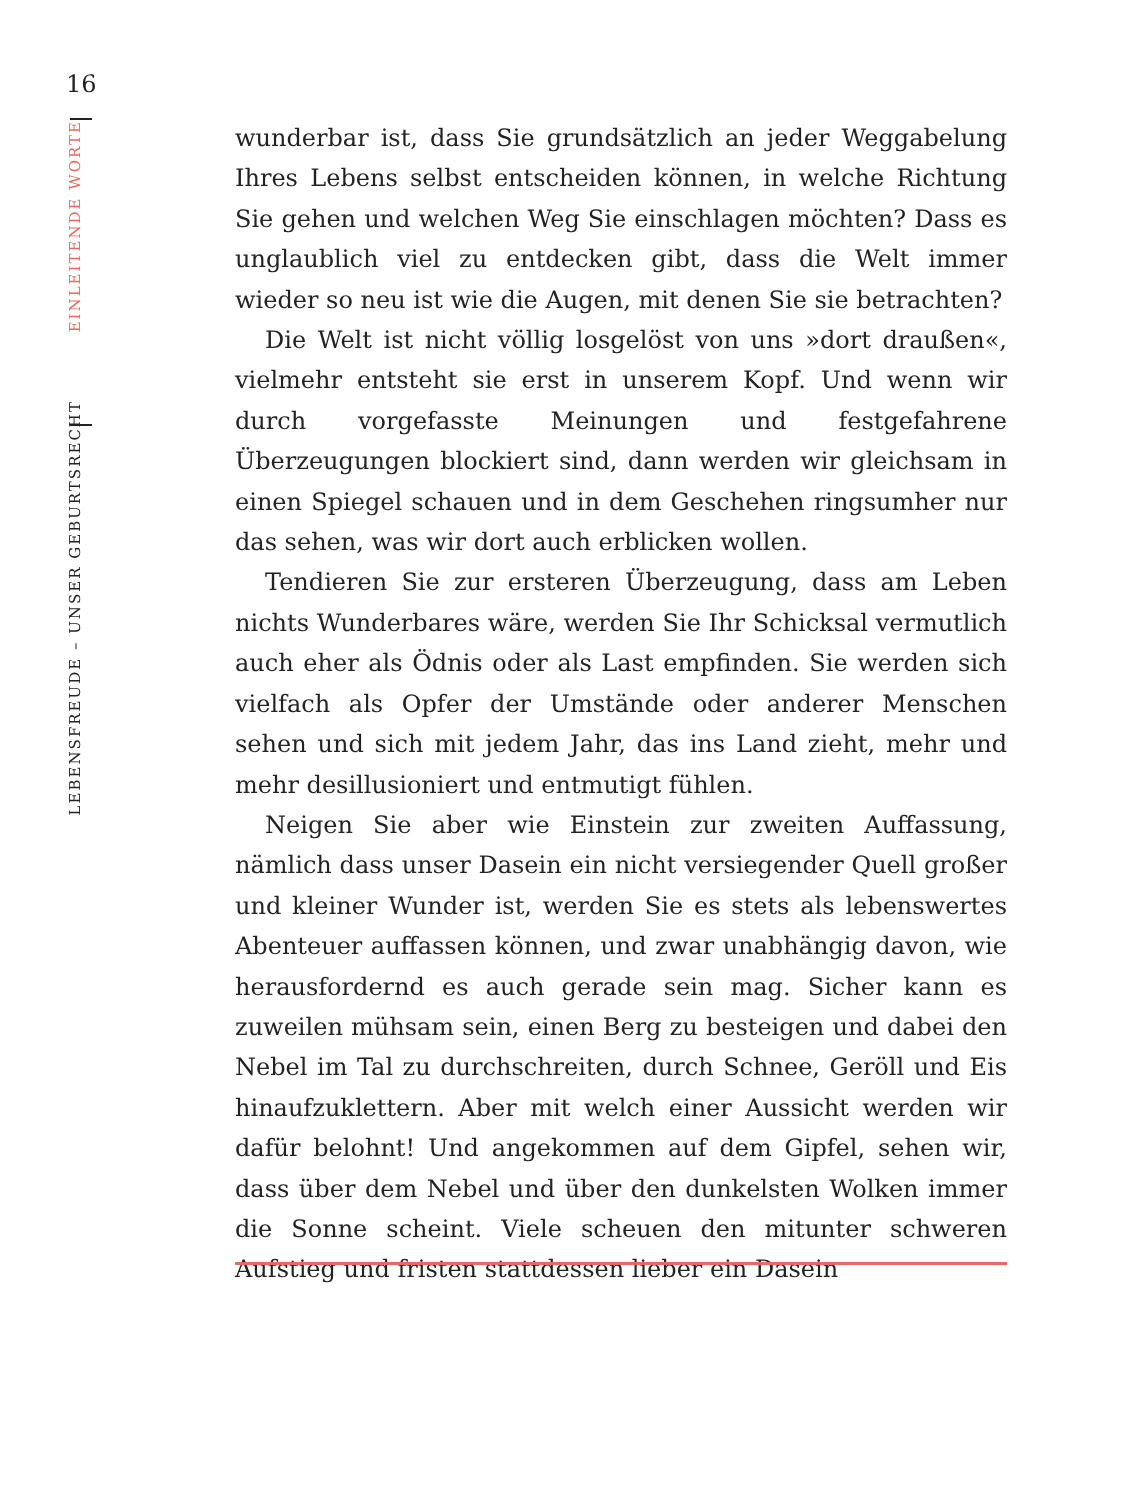16
LEBENSFREUDE – UNSER GEBURTSRECHT EINLEITENDE WORTE
wunderbar ist, dass Sie grundsätzlich an jeder Weggabelung Ihres Lebens selbst entscheiden können, in welche Richtung Sie gehen und welchen Weg Sie einschlagen möchten? Dass es unglaublich viel zu entdecken gibt, dass die Welt immer wieder so neu ist wie die Augen, mit denen Sie sie betrachten?
Die Welt ist nicht völlig losgelöst von uns »dort draußen«, vielmehr entsteht sie erst in unserem Kopf. Und wenn wir durch vorgefasste Meinungen und festgefahrene Überzeugungen blockiert sind, dann werden wir gleichsam in einen Spiegel schauen und in dem Geschehen ringsumher nur das sehen, was wir dort auch erblicken wollen.
Tendieren Sie zur ersteren Überzeugung, dass am Leben nichts Wunderbares wäre, werden Sie Ihr Schicksal vermutlich auch eher als Ödnis oder als Last empfinden. Sie werden sich vielfach als Opfer der Umstände oder anderer Menschen sehen und sich mit jedem Jahr, das ins Land zieht, mehr und mehr desillusioniert und entmutigt fühlen.
Neigen Sie aber wie Einstein zur zweiten Auffassung, nämlich dass unser Dasein ein nicht versiegender Quell großer und kleiner Wunder ist, werden Sie es stets als lebenswertes Abenteuer auffassen können, und zwar unabhängig davon, wie herausfordernd es auch gerade sein mag. Sicher kann es zuweilen mühsam sein, einen Berg zu besteigen und dabei den Nebel im Tal zu durchschreiten, durch Schnee, Geröll und Eis hinaufzuklettern. Aber mit welch einer Aussicht werden wir dafür belohnt! Und angekommen auf dem Gipfel, sehen wir, dass über dem Nebel und über den dunkelsten Wolken immer die Sonne scheint. Viele scheuen den mitunter schweren Aufstieg und fristen stattdessen lieber ein Dasein